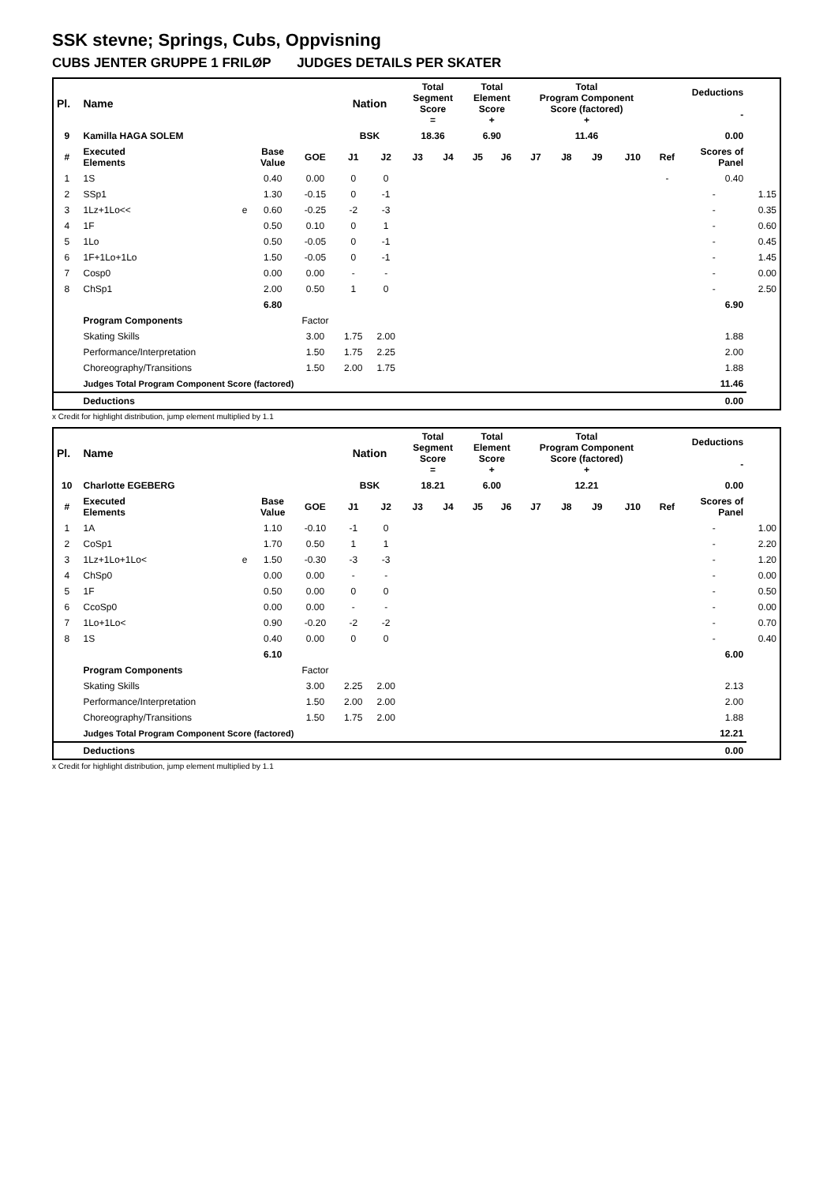SSK stevne; Springs, Cubs, Oppvisning
CUBS JENTER GRUPPE 1 FRILØP JUDGES DETAILS PER SKATER
| Pl. | Name | | | | Nation | | Total Segment Score = | | Total Element Score + | | Total Program Component Score (factored) + | | | | Deductions - | | |
| 9 | Kamilla HAGA SOLEM | | | | BSK | | 18.36 | | 6.90 | | 11.46 | | | | 0.00 | | |
| # | Executed Elements | | Base Value | GOE | J1 | J2 | J3 | J4 | J5 | J6 | J7 | J8 | J9 | J10 | Ref | Scores of Panel | |
| 1 | 1S | | 0.40 | 0.00 | 0 | 0 | | | | | | | | | - | 0.40 | |
| 2 | SSp1 | | 1.30 | -0.15 | 0 | -1 | | | | | | | | | | - | 1.15 |
| 3 | 1Lz+1Lo<< | e | 0.60 | -0.25 | -2 | -3 | | | | | | | | | | - | 0.35 |
| 4 | 1F | | 0.50 | 0.10 | 0 | 1 | | | | | | | | | | - | 0.60 |
| 5 | 1Lo | | 0.50 | -0.05 | 0 | -1 | | | | | | | | | | - | 0.45 |
| 6 | 1F+1Lo+1Lo | | 1.50 | -0.05 | 0 | -1 | | | | | | | | | | - | 1.45 |
| 7 | Cosp0 | | 0.00 | 0.00 | - | - | | | | | | | | | | - | 0.00 |
| 8 | ChSp1 | | 2.00 | 0.50 | 1 | 0 | | | | | | | | | | - | 2.50 |
| | | | 6.80 | | | | | | | | | | | | | 6.90 | |
| | Program Components | | | Factor | | | | | | | | | | | | | |
| | Skating Skills | | | 3.00 | 1.75 | 2.00 | | | | | | | | | | 1.88 | |
| | Performance/Interpretation | | | 1.50 | 1.75 | 2.25 | | | | | | | | | | 2.00 | |
| | Choreography/Transitions | | | 1.50 | 2.00 | 1.75 | | | | | | | | | | 1.88 | |
| | Judges Total Program Component Score (factored) | | | | | | | | | | | | | | | 11.46 | |
| | Deductions | | | | | | | | | | | | | | | 0.00 | |
x Credit for highlight distribution, jump element multiplied by 1.1
| Pl. | Name | | | | Nation | | Total Segment Score = | | Total Element Score + | | Total Program Component Score (factored) + | | | | Deductions - | | |
| 10 | Charlotte EGEBERG | | | | BSK | | 18.21 | | 6.00 | | 12.21 | | | | 0.00 | | |
| # | Executed Elements | | Base Value | GOE | J1 | J2 | J3 | J4 | J5 | J6 | J7 | J8 | J9 | J10 | Ref | Scores of Panel | |
| 1 | 1A | | 1.10 | -0.10 | -1 | 0 | | | | | | | | | | - | 1.00 |
| 2 | CoSp1 | | 1.70 | 0.50 | 1 | 1 | | | | | | | | | | - | 2.20 |
| 3 | 1Lz+1Lo+1Lo< | e | 1.50 | -0.30 | -3 | -3 | | | | | | | | | | - | 1.20 |
| 4 | ChSp0 | | 0.00 | 0.00 | - | - | | | | | | | | | | - | 0.00 |
| 5 | 1F | | 0.50 | 0.00 | 0 | 0 | | | | | | | | | | - | 0.50 |
| 6 | CcoSp0 | | 0.00 | 0.00 | - | - | | | | | | | | | | - | 0.00 |
| 7 | 1Lo+1Lo< | | 0.90 | -0.20 | -2 | -2 | | | | | | | | | | - | 0.70 |
| 8 | 1S | | 0.40 | 0.00 | 0 | 0 | | | | | | | | | | - | 0.40 |
| | | | 6.10 | | | | | | | | | | | | | 6.00 | |
| | Program Components | | | Factor | | | | | | | | | | | | | |
| | Skating Skills | | | 3.00 | 2.25 | 2.00 | | | | | | | | | | 2.13 | |
| | Performance/Interpretation | | | 1.50 | 2.00 | 2.00 | | | | | | | | | | 2.00 | |
| | Choreography/Transitions | | | 1.50 | 1.75 | 2.00 | | | | | | | | | | 1.88 | |
| | Judges Total Program Component Score (factored) | | | | | | | | | | | | | | | 12.21 | |
| | Deductions | | | | | | | | | | | | | | | 0.00 | |
x Credit for highlight distribution, jump element multiplied by 1.1